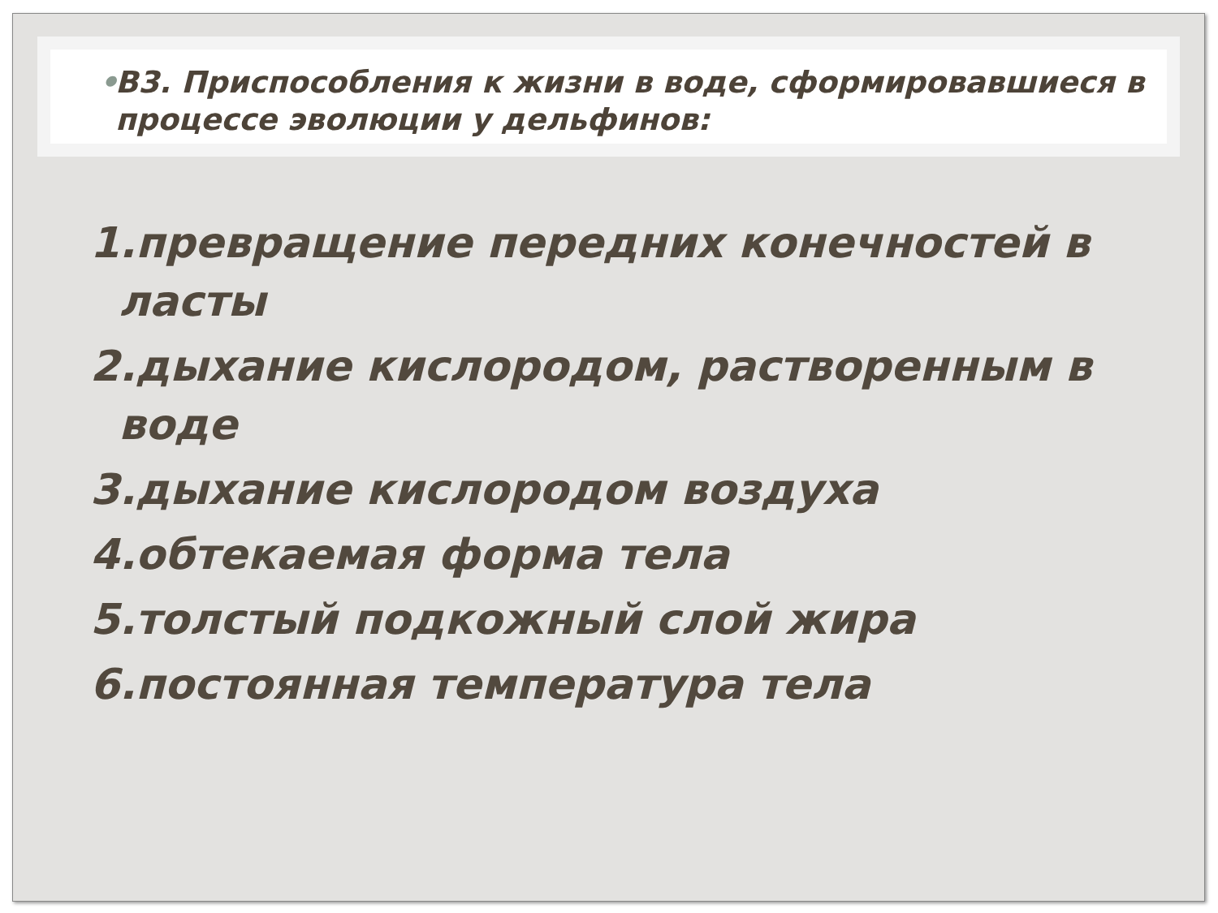• В3. Приспособления к жизни в воде, сформировавшиеся в
процессе эволюции у дельфинов:
1.превращение передних конечностей в ласты
2.дыхание кислородом, растворенным в воде
3.дыхание кислородом воздуха
4.обтекаемая форма тела
5.толстый подкожный слой жира
6.постоянная температура тела